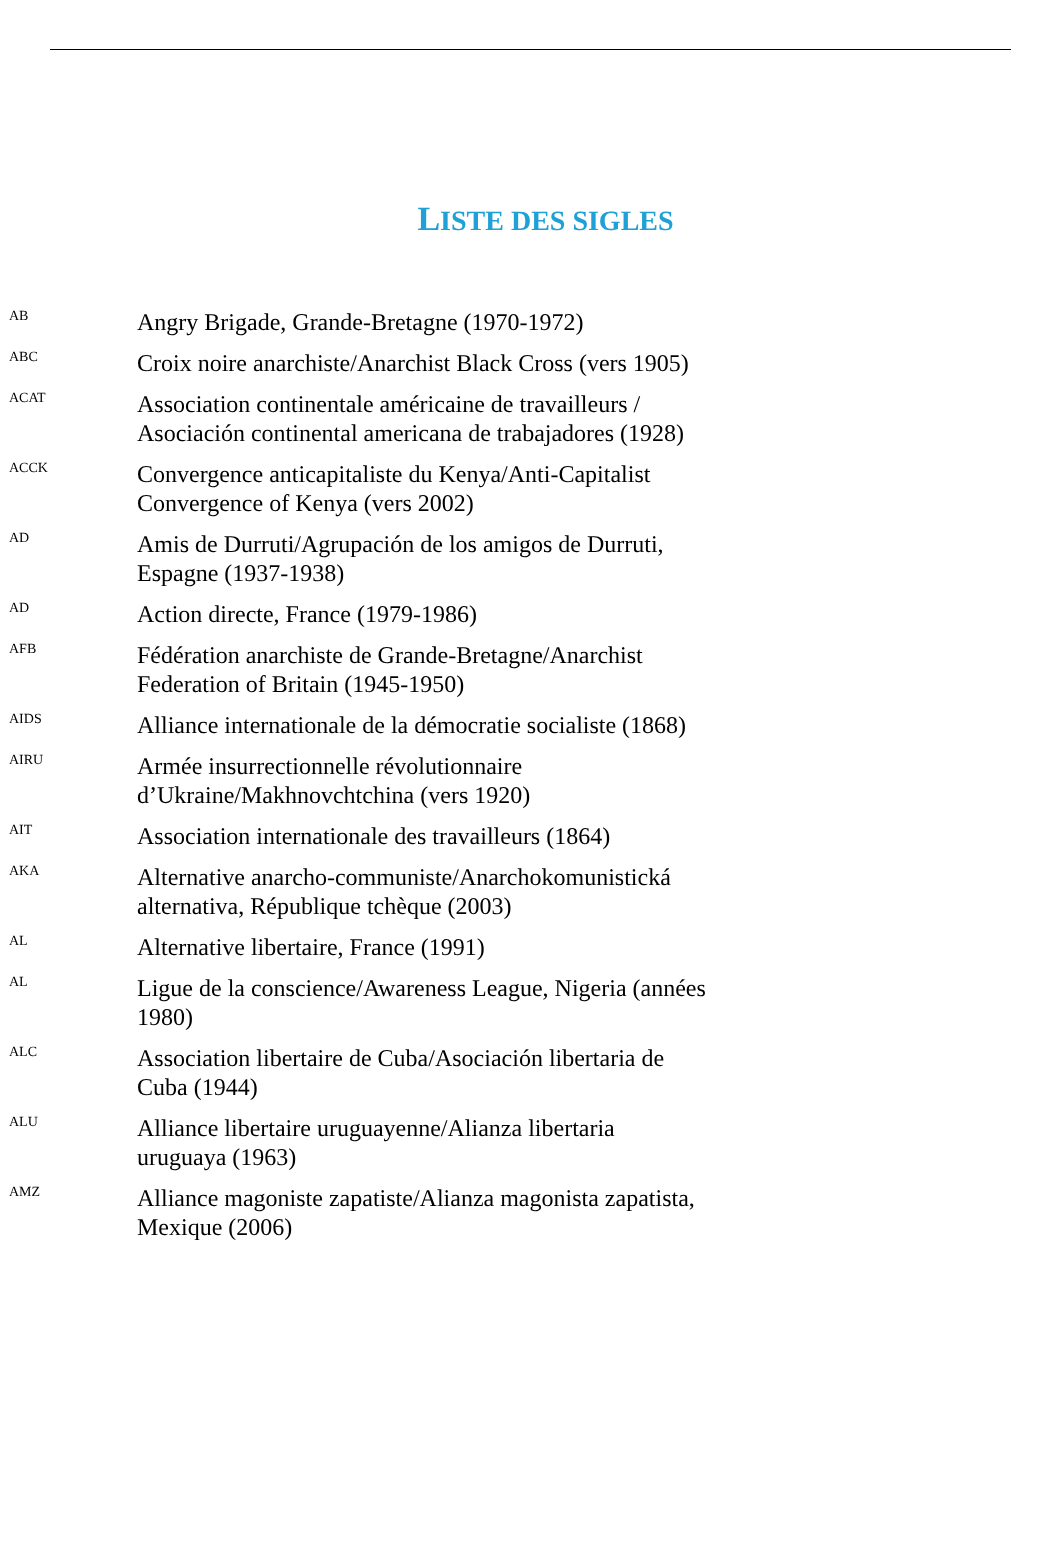LISTE DES SIGLES
AB
Angry Brigade, Grande-Bretagne (1970-1972)
ABC
Croix noire anarchiste/Anarchist Black Cross (vers 1905)
ACAT
Association continentale américaine de travailleurs / Asociación continental americana de trabajadores (1928)
ACCK
Convergence anticapitaliste du Kenya/Anti-Capitalist Convergence of Kenya (vers 2002)
AD
Amis de Durruti/Agrupación de los amigos de Durruti, Espagne (1937-1938)
AD
Action directe, France (1979-1986)
AFB
Fédération anarchiste de Grande-Bretagne/Anarchist Federation of Britain (1945-1950)
AIDS
Alliance internationale de la démocratie socialiste (1868)
AIRU
Armée insurrectionnelle révolutionnaire d’Ukraine/Makhnovchtchina (vers 1920)
AIT
Association internationale des travailleurs (1864)
AKA
Alternative anarcho-communiste/Anarchokomunistická alternativa, République tchèque (2003)
AL
Alternative libertaire, France (1991)
AL
Ligue de la conscience/Awareness League, Nigeria (années 1980)
ALC
Association libertaire de Cuba/Asociación libertaria de Cuba (1944)
ALU
Alliance libertaire uruguayenne/Alianza libertaria uruguaya (1963)
AMZ
Alliance magoniste zapatiste/Alianza magonista zapatista, Mexique (2006)